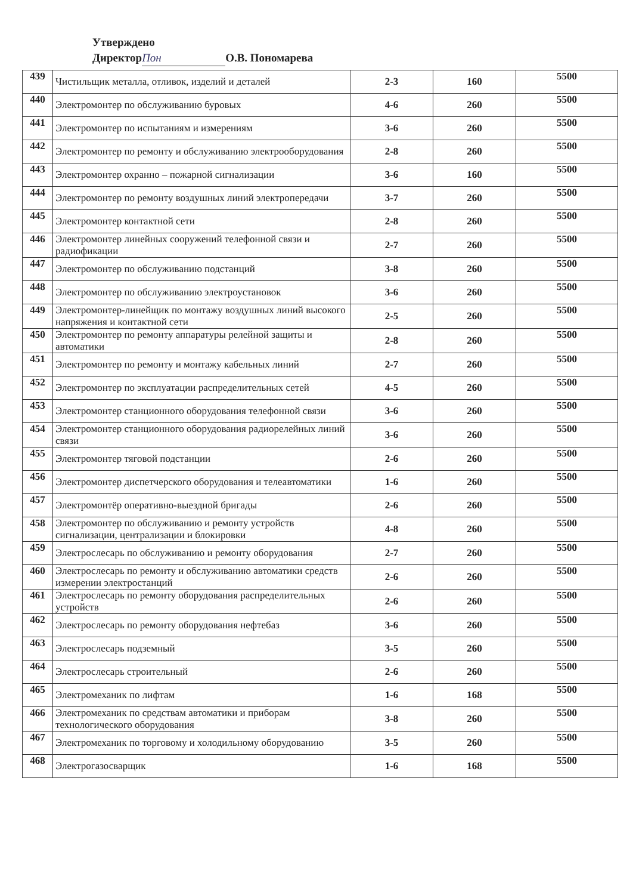Утверждено
Директор Пон О.В. Пономарева
| 439 | Чистильщик металла, отливок, изделий и деталей | 2-3 | 160 | 5500 |
| 440 | Электромонтер по обслуживанию буровых | 4-6 | 260 | 5500 |
| 441 | Электромонтер по испытаниям и измерениям | 3-6 | 260 | 5500 |
| 442 | Электромонтер по ремонту и обслуживанию электрооборудования | 2-8 | 260 | 5500 |
| 443 | Электромонтер охранно – пожарной сигнализации | 3-6 | 160 | 5500 |
| 444 | Электромонтер по ремонту воздушных линий электропередачи | 3-7 | 260 | 5500 |
| 445 | Электромонтер контактной сети | 2-8 | 260 | 5500 |
| 446 | Электромонтер линейных сооружений телефонной связи и радиофикации | 2-7 | 260 | 5500 |
| 447 | Электромонтер по обслуживанию подстанций | 3-8 | 260 | 5500 |
| 448 | Электромонтер по обслуживанию электроустановок | 3-6 | 260 | 5500 |
| 449 | Электромонтер-линейщик по монтажу воздушных линий высокого напряжения и контактной сети | 2-5 | 260 | 5500 |
| 450 | Электромонтер по ремонту аппаратуры релейной защиты и автоматики | 2-8 | 260 | 5500 |
| 451 | Электромонтер по ремонту и монтажу кабельных линий | 2-7 | 260 | 5500 |
| 452 | Электромонтер по эксплуатации распределительных сетей | 4-5 | 260 | 5500 |
| 453 | Электромонтер станционного оборудования телефонной связи | 3-6 | 260 | 5500 |
| 454 | Электромонтер станционного оборудования радиорелейных линий связи | 3-6 | 260 | 5500 |
| 455 | Электромонтер тяговой подстанции | 2-6 | 260 | 5500 |
| 456 | Электромонтер диспетчерского оборудования и телеавтоматики | 1-6 | 260 | 5500 |
| 457 | Электромонтёр оперативно-выездной бригады | 2-6 | 260 | 5500 |
| 458 | Электромонтер по обслуживанию и ремонту устройств сигнализации, централизации и блокировки | 4-8 | 260 | 5500 |
| 459 | Электрослесарь по обслуживанию и ремонту оборудования | 2-7 | 260 | 5500 |
| 460 | Электрослесарь по ремонту и обслуживанию автоматики средств измерении электростанций | 2-6 | 260 | 5500 |
| 461 | Электрослесарь по ремонту оборудования распределительных устройств | 2-6 | 260 | 5500 |
| 462 | Электрослесарь по ремонту оборудования нефтебаз | 3-6 | 260 | 5500 |
| 463 | Электрослесарь подземный | 3-5 | 260 | 5500 |
| 464 | Электрослесарь строительный | 2-6 | 260 | 5500 |
| 465 | Электромеханик по лифтам | 1-6 | 168 | 5500 |
| 466 | Электромеханик по средствам автоматики и приборам технологического оборудования | 3-8 | 260 | 5500 |
| 467 | Электромеханик по торговому и холодильному оборудованию | 3-5 | 260 | 5500 |
| 468 | Электрогазосварщик | 1-6 | 168 | 5500 |